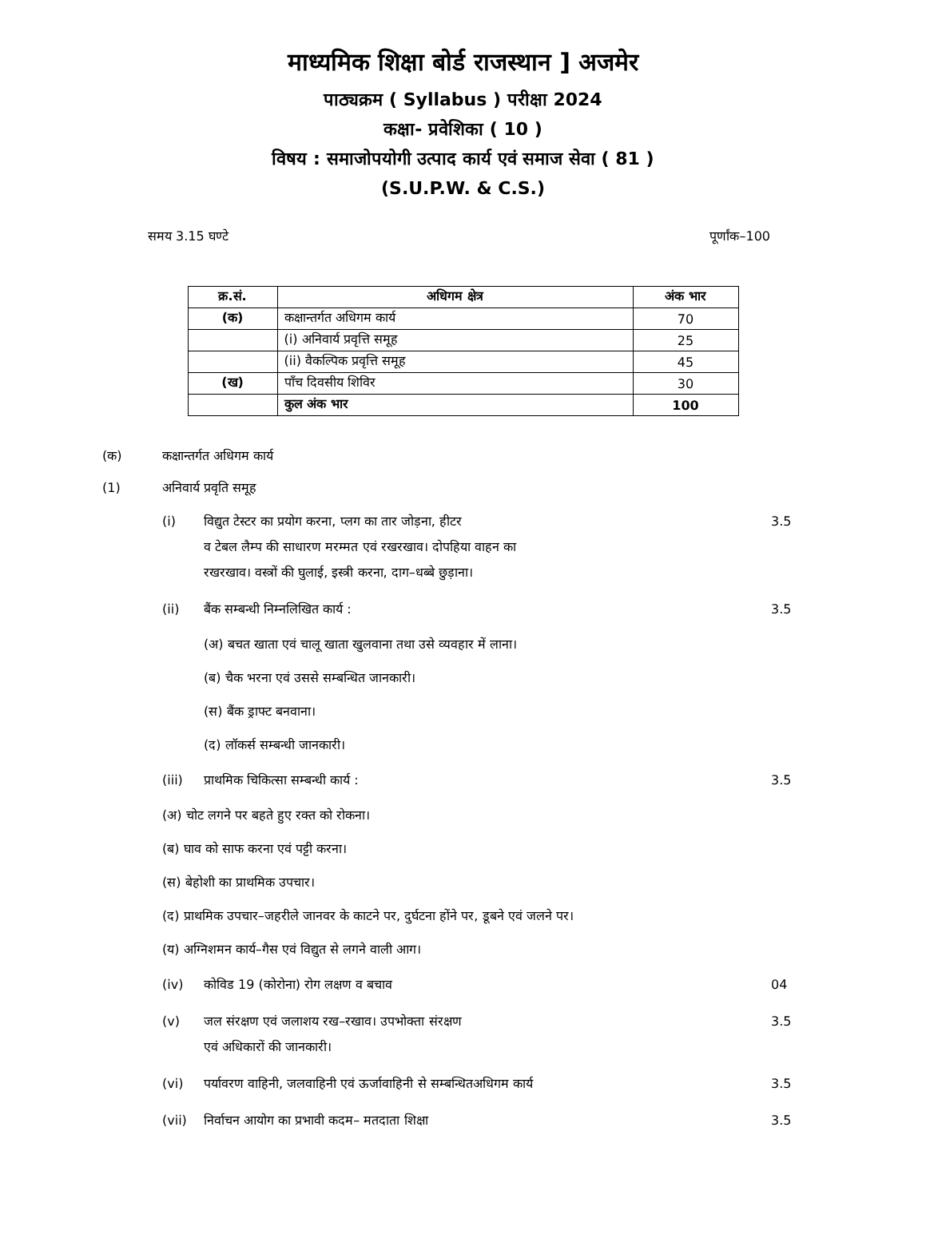माध्यमिक शिक्षा बोर्ड राजस्थान ] अजमेर
पाठ्यक्रम ( Syllabus ) परीक्षा 2024
कक्षा- प्रवेशिका ( 10 )
विषय : समाजोपयोगी उत्पाद कार्य एवं समाज सेवा ( 81 )
(S.U.P.W. & C.S.)
समय 3.15 घण्टे पूर्णांक–100
| क्र.सं. | अधिगम क्षेत्र | अंक भार |
| --- | --- | --- |
| (क) | कक्षान्तर्गत अधिगम कार्य | 70 |
| | (i) अनिवार्य प्रवृत्ति समूह | 25 |
| | (ii) वैकल्पिक प्रवृत्ति समूह | 45 |
| (ख) | पाँच दिवसीय शिविर | 30 |
| | कुल अंक भार | 100 |
(क) कक्षान्तर्गत अधिगम कार्य
(1) अनिवार्य प्रवृति समूह
(i) विद्युत टेस्टर का प्रयोग करना, प्लग का तार जोड़ना, हीटर
व टेबल लैम्प की साधारण मरम्मत एवं रखरखाव। दोपहिया वाहन का
रखरखाव। वस्त्रों की घुलाई, इस्त्री करना, दाग–धब्बे छुड़ाना। 3.5
(ii) बैंक सम्बन्धी निम्नलिखित कार्य : 3.5
(अ) बचत खाता एवं चालू खाता खुलवाना तथा उसे व्यवहार में लाना।
(ब) चैक भरना एवं उससे सम्बन्धित जानकारी।
(स) बैंक ड्राफ्ट बनवाना।
(द) लॉकर्स सम्बन्धी जानकारी।
(iii) प्राथमिक चिकित्सा सम्बन्धी कार्य : 3.5
(अ) चोट लगने पर बहते हुए रक्त को रोकना।
(ब) घाव को साफ करना एवं पट्टी करना।
(स) बेहोशी का प्राथमिक उपचार।
(द) प्राथमिक उपचार–जहरीले जानवर के काटने पर, दुर्घटना होंने पर, डूबने एवं जलने पर।
(य) अग्निशमन कार्य–गैस एवं विद्युत से लगने वाली आग।
(iv) कोविड 19 (कोरोना) रोग लक्षण व बचाव 04
(v) जल संरक्षण एवं जलाशय रख–रखाव। उपभोक्ता संरक्षण
एवं अधिकारों की जानकारी। 3.5
(vi) पर्यावरण वाहिनी, जलवाहिनी एवं ऊर्जावाहिनी से सम्बन्धितअधिगम कार्य 3.5
(vii) निर्वाचन आयोग का प्रभावी कदम– मतदाता शिक्षा 3.5